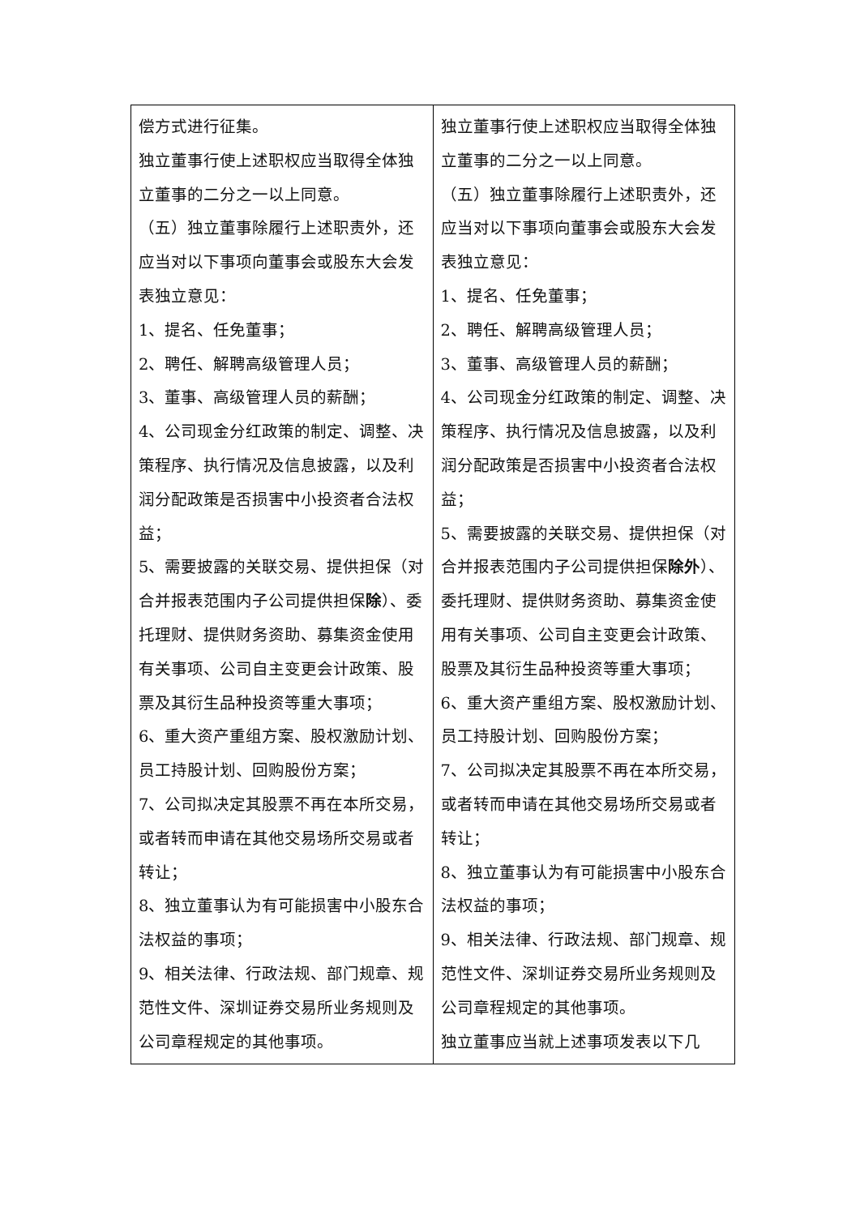| 偿方式进行征集。 独立董事行使上述职权应当取得全体独立董事的二分之一以上同意。 （五）独立董事除履行上述职责外，还应当对以下事项向董事会或股东大会发表独立意见： 1、提名、任免董事； 2、聘任、解聘高级管理人员； 3、董事、高级管理人员的薪酬； 4、公司现金分红政策的制定、调整、决策程序、执行情况及信息披露，以及利润分配政策是否损害中小投资者合法权益； 5、需要披露的关联交易、提供担保（对合并报表范围内子公司提供担保 除 ）、委托理财、提供财务资助、募集资金使用有关事项、公司自主变更会计政策、股票及其衍生品种投资等重大事项； 6、重大资产重组方案、股权激励计划、员工持股计划、回购股份方案； 7、公司拟决定其股票不再在本所交易，或者转而申请在其他交易场所交易或者转让； 8、独立董事认为有可能损害中小股东合法权益的事项； 9、相关法律、行政法规、部门规章、规范性文件、深圳证券交易所业务规则及公司章程规定的其他事项。 | 独立董事行使上述职权应当取得全体独立董事的二分之一以上同意。 （五）独立董事除履行上述职责外，还应当对以下事项向董事会或股东大会发表独立意见： 1、提名、任免董事； 2、聘任、解聘高级管理人员； 3、董事、高级管理人员的薪酬； 4、公司现金分红政策的制定、调整、决策程序、执行情况及信息披露，以及利润分配政策是否损害中小投资者合法权益； 5、需要披露的关联交易、提供担保（对合并报表范围内子公司提供担保 除外 ）、委托理财、提供财务资助、募集资金使用有关事项、公司自主变更会计政策、股票及其衍生品种投资等重大事项； 6、重大资产重组方案、股权激励计划、员工持股计划、回购股份方案； 7、公司拟决定其股票不再在本所交易，或者转而申请在其他交易场所交易或者转让； 8、独立董事认为有可能损害中小股东合法权益的事项； 9、相关法律、行政法规、部门规章、规范性文件、深圳证券交易所业务规则及公司章程规定的其他事项。 独立董事应当就上述事项发表以下几 |